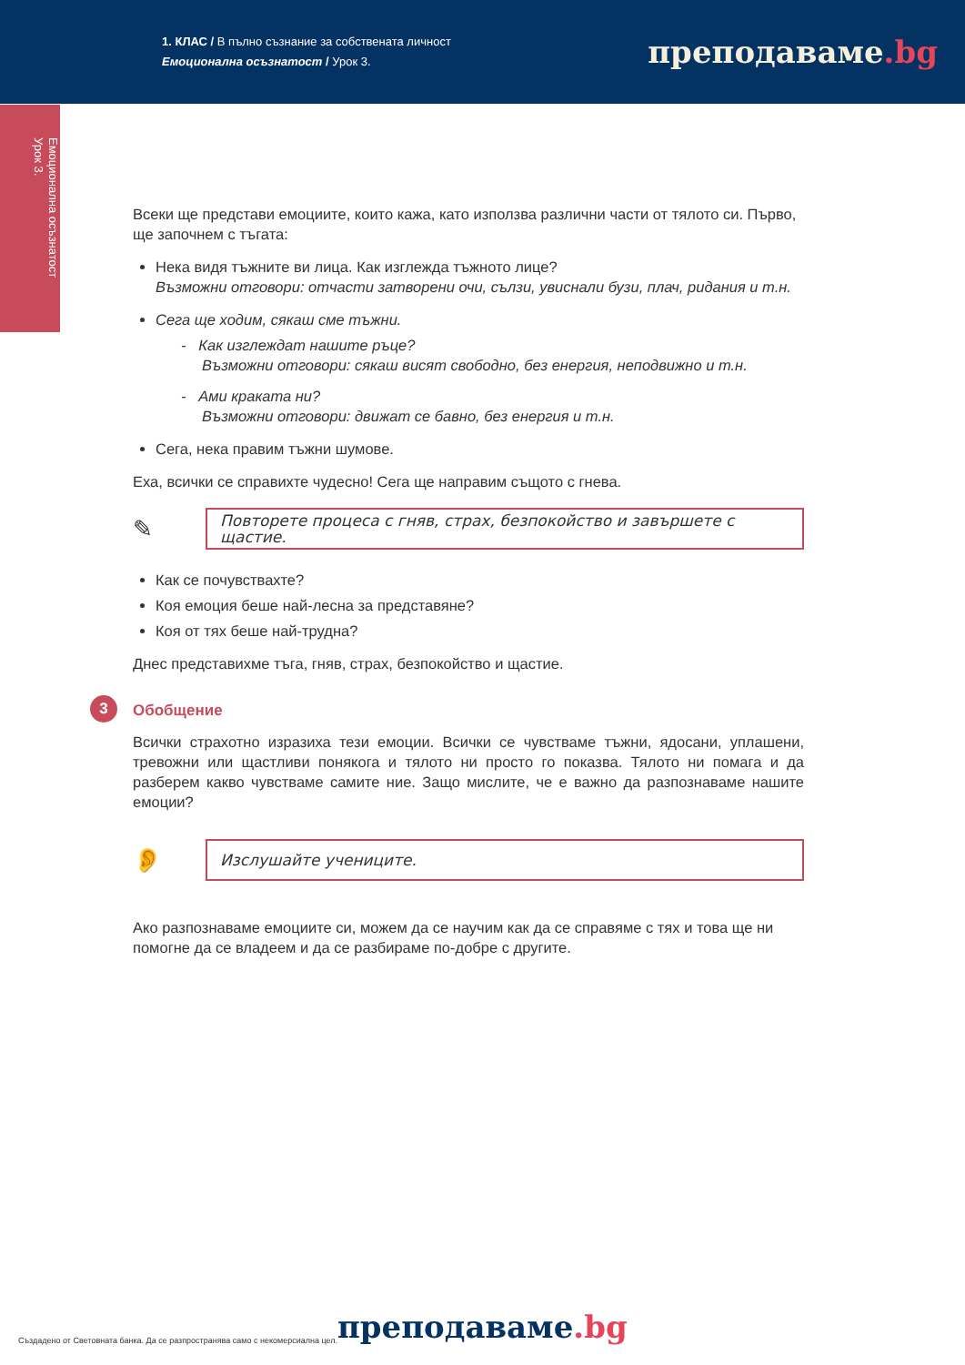1. КЛАС / В пълно съзнание за собствената личност
Емоционална осъзнатост / Урок 3.
преподаваме.bg
Емоционална осъзнатост
Урок 3.
Всеки ще представи емоциите, които кажа, като използва различни части от тялото си. Първо, ще започнем с тъгата:
Нека видя тъжните ви лица. Как изглежда тъжното лице?
Възможни отговори: отчасти затворени очи, сълзи, увиснали бузи, плач, ридания и т.н.
Сега ще ходим, сякаш сме тъжни.
- Как изглеждат нашите ръце?
Възможни отговори: сякаш висят свободно, без енергия, неподвижно и т.н.
- Ами краката ни?
Възможни отговори: движат се бавно, без енергия и т.н.
Сега, нека правим тъжни шумове.
Еха, всички се справихте чудесно! Сега ще направим същото с гнева.
✎
Повторете процеса с гняв, страх, безпокойство и завършете с щастие.
Как се почувствахте?
Коя емоция беше най-лесна за представяне?
Коя от тях беше най-трудна?
Днес представихме тъга, гняв, страх, безпокойство и щастие.
3 Обобщение
Всички страхотно изразиха тези емоции. Всички се чувстваме тъжни, ядосани, уплашени, тревожни или щастливи понякога и тялото ни просто го показва. Тялото ни помага и да разберем какво чувстваме самите ние. Защо мислите, че е важно да разпознаваме нашите емоции?
👂
Изслушайте учениците.
Ако разпознаваме емоциите си, можем да се научим как да се справяме с тях и това ще ни помогне да се владеем и да се разбираме по-добре с другите.
Създадено от Световната банка. Да се разпространява само с некомерсиална цел. преподаваме.bg